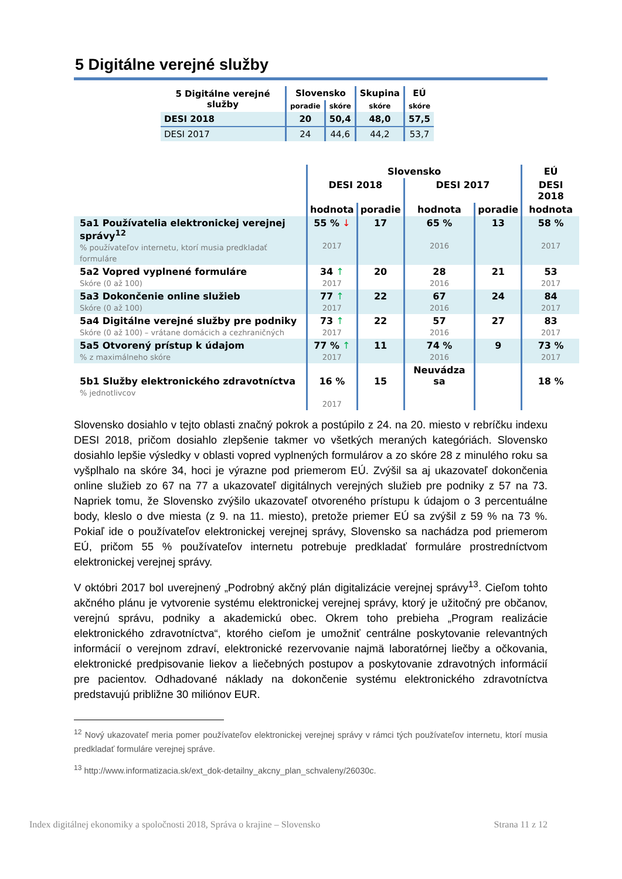5 Digitálne verejné služby
| 5 Digitálne verejné služby | Slovensko | | Skupina | EÚ |
| --- | --- | --- | --- | --- |
| | poradie | skóre | skóre | skóre |
| DESI 2018 | 20 | 50,4 | 48,0 | 57,5 |
| DESI 2017 | 24 | 44,6 | 44,2 | 53,7 |
| | Slovensko | | | | EÚ |
| --- | --- | --- | --- | --- | --- |
| | DESI 2018 | | DESI 2017 | | DESI 2018 |
| | hodnota | poradie | hodnota | poradie | hodnota |
| 5a1 Používatelia elektronickej verejnej správy<sup>12</sup> % používateľov internetu, ktorí musia predkladať formuláre | 55 % ↓ 2017 | 17 | 65 % 2016 | 13 | 58 % 2017 |
| 5a2 Vopred vyplnené formuláre Skóre (0 až 100) | 34 ↑ 2017 | 20 | 28 2016 | 21 | 53 2017 |
| 5a3 Dokončenie online služieb Skóre (0 až 100) | 77 ↑ 2017 | 22 | 67 2016 | 24 | 84 2017 |
| 5a4 Digitálne verejné služby pre podniky Skóre (0 až 100) – vrátane domácich a cezhraničných | 73 ↑ 2017 | 22 | 57 2016 | 27 | 83 2017 |
| 5a5 Otvorený prístup k údajom % z maximálneho skóre | 77 % ↑ 2017 | 11 | 74 % 2016 | 9 | 73 % 2017 |
| 5b1 Služby elektronického zdravotníctva % jednotlivcov | 16 % 2017 | 15 | Neuvádza sa | | 18 % |
Slovensko dosiahlo v tejto oblasti značný pokrok a postúpilo z 24. na 20. miesto v rebríčku indexu DESI 2018, pričom dosiahlo zlepšenie takmer vo všetkých meraných kategóriách. Slovensko dosiahlo lepšie výsledky v oblasti vopred vyplnených formulárov a zo skóre 28 z minulého roku sa vyšplhalo na skóre 34, hoci je výrazne pod priemerom EÚ. Zvýšil sa aj ukazovateľ dokončenia online služieb zo 67 na 77 a ukazovateľ digitálnych verejných služieb pre podniky z 57 na 73. Napriek tomu, že Slovensko zvýšilo ukazovateľ otvoreného prístupu k údajom o 3 percentuálne body, kleslo o dve miesta (z 9. na 11. miesto), pretože priemer EÚ sa zvýšil z 59 % na 73 %. Pokiaľ ide o používateľov elektronickej verejnej správy, Slovensko sa nachádza pod priemerom EÚ, pričom 55 % používateľov internetu potrebuje predkladať formuláre prostredníctvom elektronickej verejnej správy.
V októbri 2017 bol uverejnený „Podrobný akčný plán digitalizácie verejnej správy<sup>13</sup>. Cieľom tohto akčného plánu je vytvorenie systému elektronickej verejnej správy, ktorý je užitočný pre občanov, verejnú správu, podniky a akademickú obec. Okrem toho prebieha „Program realizácie elektronického zdravotníctva“, ktorého cieľom je umožniť centrálne poskytovanie relevantných informácií o verejnom zdraví, elektronické rezervovanie najmä laboratórnej liečby a očkovania, elektronické predpisovanie liekov a liečebných postupov a poskytovanie zdravotných informácií pre pacientov. Odhadované náklady na dokončenie systému elektronického zdravotníctva predstavujú približne 30 miliónov EUR.
<sup>12</sup> Nový ukazovateľ meria pomer používateľov elektronickej verejnej správy v rámci tých používateľov internetu, ktorí musia predkladať formuláre verejnej správe.
<sup>13</sup> http://www.informatizacia.sk/ext_dok-detailny_akcny_plan_schvaleny/26030c.
Index digitálnej ekonomiky a spoločnosti 2018, Správa o krajine – Slovensko Strana 11 z 12